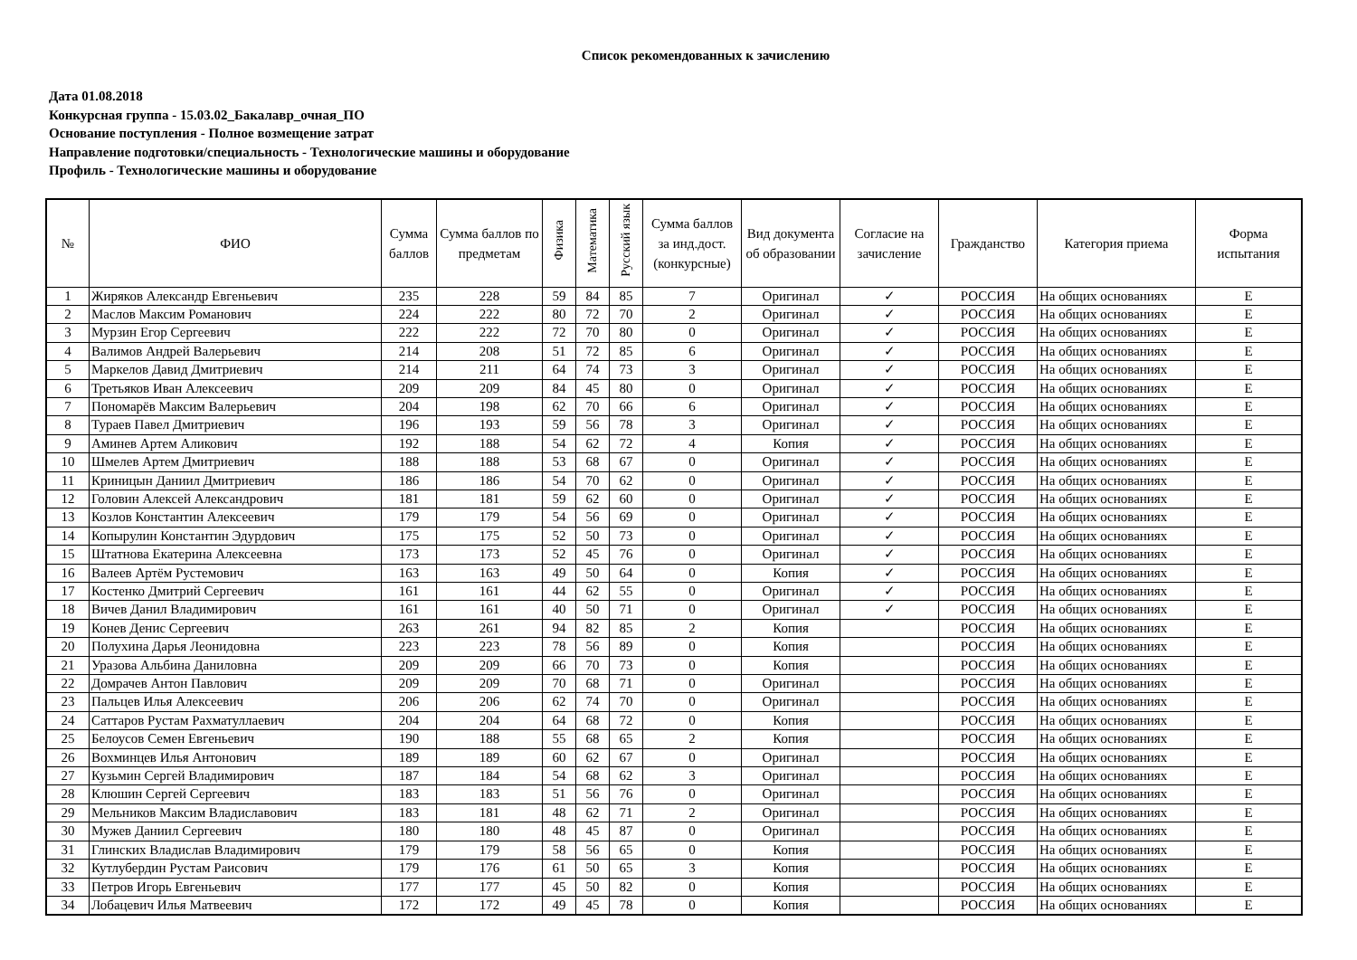Список рекомендованных к зачислению
Дата 01.08.2018
Конкурсная группа - 15.03.02_Бакалавр_очная_ПО
Основание поступления - Полное возмещение затрат
Направление подготовки/специальность - Технологические машины и оборудование
Профиль - Технологические машины и оборудование
| № | ФИО | Сумма баллов | Сумма баллов по предметам | Физика | Математика | Русский язык | Сумма баллов за инд.дост.(конкурсные) | Вид документа об образовании | Согласие на зачисление | Гражданство | Категория приема | Форма испытания |
| --- | --- | --- | --- | --- | --- | --- | --- | --- | --- | --- | --- | --- |
| 1 | Жиряков Александр Евгеньевич | 235 | 228 | 59 | 84 | 85 | 7 | Оригинал | ✓ | РОССИЯ | На общих основаниях | Е |
| 2 | Маслов Максим Романович | 224 | 222 | 80 | 72 | 70 | 2 | Оригинал | ✓ | РОССИЯ | На общих основаниях | Е |
| 3 | Мурзин Егор Сергеевич | 222 | 222 | 72 | 70 | 80 | 0 | Оригинал | ✓ | РОССИЯ | На общих основаниях | Е |
| 4 | Валимов Андрей Валерьевич | 214 | 208 | 51 | 72 | 85 | 6 | Оригинал | ✓ | РОССИЯ | На общих основаниях | Е |
| 5 | Маркелов Давид Дмитриевич | 214 | 211 | 64 | 74 | 73 | 3 | Оригинал | ✓ | РОССИЯ | На общих основаниях | Е |
| 6 | Третьяков Иван Алексеевич | 209 | 209 | 84 | 45 | 80 | 0 | Оригинал | ✓ | РОССИЯ | На общих основаниях | Е |
| 7 | Пономарёв Максим Валерьевич | 204 | 198 | 62 | 70 | 66 | 6 | Оригинал | ✓ | РОССИЯ | На общих основаниях | Е |
| 8 | Тураев Павел Дмитриевич | 196 | 193 | 59 | 56 | 78 | 3 | Оригинал | ✓ | РОССИЯ | На общих основаниях | Е |
| 9 | Аминев Артем Аликович | 192 | 188 | 54 | 62 | 72 | 4 | Копия | ✓ | РОССИЯ | На общих основаниях | Е |
| 10 | Шмелев Артем Дмитриевич | 188 | 188 | 53 | 68 | 67 | 0 | Оригинал | ✓ | РОССИЯ | На общих основаниях | Е |
| 11 | Криницын Даниил Дмитриевич | 186 | 186 | 54 | 70 | 62 | 0 | Оригинал | ✓ | РОССИЯ | На общих основаниях | Е |
| 12 | Головин Алексей Александрович | 181 | 181 | 59 | 62 | 60 | 0 | Оригинал | ✓ | РОССИЯ | На общих основаниях | Е |
| 13 | Козлов Константин Алексеевич | 179 | 179 | 54 | 56 | 69 | 0 | Оригинал | ✓ | РОССИЯ | На общих основаниях | Е |
| 14 | Копырулин Константин Эдурдович | 175 | 175 | 52 | 50 | 73 | 0 | Оригинал | ✓ | РОССИЯ | На общих основаниях | Е |
| 15 | Штатнова Екатерина Алексеевна | 173 | 173 | 52 | 45 | 76 | 0 | Оригинал | ✓ | РОССИЯ | На общих основаниях | Е |
| 16 | Валеев Артём Рустемович | 163 | 163 | 49 | 50 | 64 | 0 | Копия | ✓ | РОССИЯ | На общих основаниях | Е |
| 17 | Костенко Дмитрий Сергеевич | 161 | 161 | 44 | 62 | 55 | 0 | Оригинал | ✓ | РОССИЯ | На общих основаниях | Е |
| 18 | Вичев Данил Владимирович | 161 | 161 | 40 | 50 | 71 | 0 | Оригинал | ✓ | РОССИЯ | На общих основаниях | Е |
| 19 | Конев Денис Сергеевич | 263 | 261 | 94 | 82 | 85 | 2 | Копия | | РОССИЯ | На общих основаниях | Е |
| 20 | Полухина Дарья Леонидовна | 223 | 223 | 78 | 56 | 89 | 0 | Копия | | РОССИЯ | На общих основаниях | Е |
| 21 | Уразова Альбина Даниловна | 209 | 209 | 66 | 70 | 73 | 0 | Копия | | РОССИЯ | На общих основаниях | Е |
| 22 | Домрачев Антон Павлович | 209 | 209 | 70 | 68 | 71 | 0 | Оригинал | | РОССИЯ | На общих основаниях | Е |
| 23 | Пальцев Илья Алексеевич | 206 | 206 | 62 | 74 | 70 | 0 | Оригинал | | РОССИЯ | На общих основаниях | Е |
| 24 | Саттаров Рустам Рахматуллаевич | 204 | 204 | 64 | 68 | 72 | 0 | Копия | | РОССИЯ | На общих основаниях | Е |
| 25 | Белоусов Семен Евгеньевич | 190 | 188 | 55 | 68 | 65 | 2 | Копия | | РОССИЯ | На общих основаниях | Е |
| 26 | Вохминцев Илья Антонович | 189 | 189 | 60 | 62 | 67 | 0 | Оригинал | | РОССИЯ | На общих основаниях | Е |
| 27 | Кузьмин Сергей Владимирович | 187 | 184 | 54 | 68 | 62 | 3 | Оригинал | | РОССИЯ | На общих основаниях | Е |
| 28 | Клюшин Сергей Сергеевич | 183 | 183 | 51 | 56 | 76 | 0 | Оригинал | | РОССИЯ | На общих основаниях | Е |
| 29 | Мельников Максим Владиславович | 183 | 181 | 48 | 62 | 71 | 2 | Оригинал | | РОССИЯ | На общих основаниях | Е |
| 30 | Мужев Даниил Сергеевич | 180 | 180 | 48 | 45 | 87 | 0 | Оригинал | | РОССИЯ | На общих основаниях | Е |
| 31 | Глинских Владислав Владимирович | 179 | 179 | 58 | 56 | 65 | 0 | Копия | | РОССИЯ | На общих основаниях | Е |
| 32 | Кутлубердин Рустам Раисович | 179 | 176 | 61 | 50 | 65 | 3 | Копия | | РОССИЯ | На общих основаниях | Е |
| 33 | Петров Игорь Евгеньевич | 177 | 177 | 45 | 50 | 82 | 0 | Копия | | РОССИЯ | На общих основаниях | Е |
| 34 | Лобацевич Илья Матвеевич | 172 | 172 | 49 | 45 | 78 | 0 | Копия | | РОССИЯ | На общих основаниях | Е |